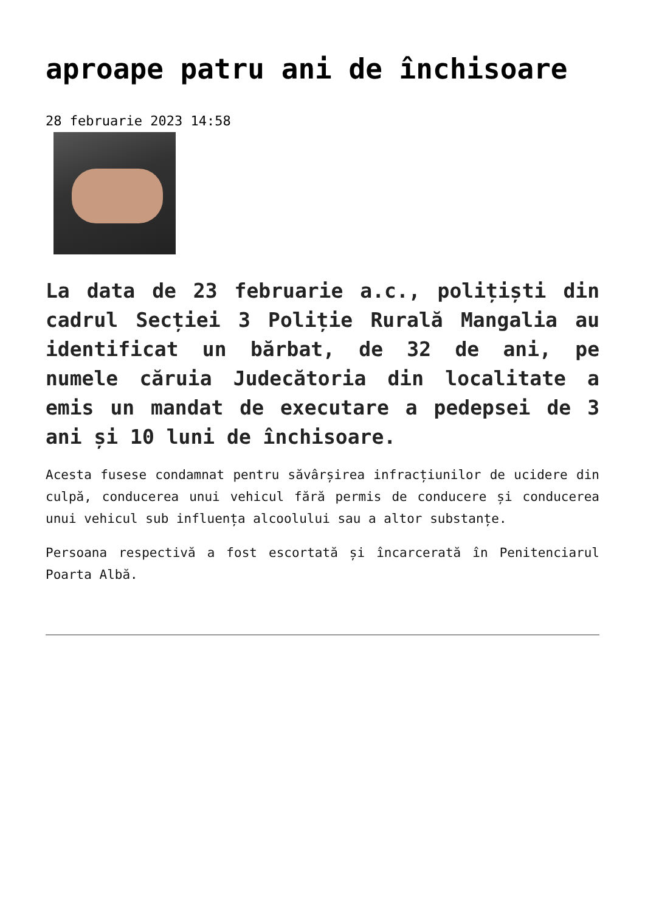aproape patru ani de închisoare
28 februarie 2023 14:58
La data de 23 februarie a.c., polițiști din cadrul Secției 3 Poliție Rurală Mangalia au identificat un bărbat, de 32 de ani, pe numele căruia Judecătoria din localitate a emis un mandat de executare a pedepsei de 3 ani și 10 luni de închisoare.
Acesta fusese condamnat pentru săvârșirea infracțiunilor de ucidere din culpă, conducerea unui vehicul fără permis de conducere și conducerea unui vehicul sub influența alcoolului sau a altor substanțe.
Persoana respectivă a fost escortată și încarcerată în Penitenciarul Poarta Albă.